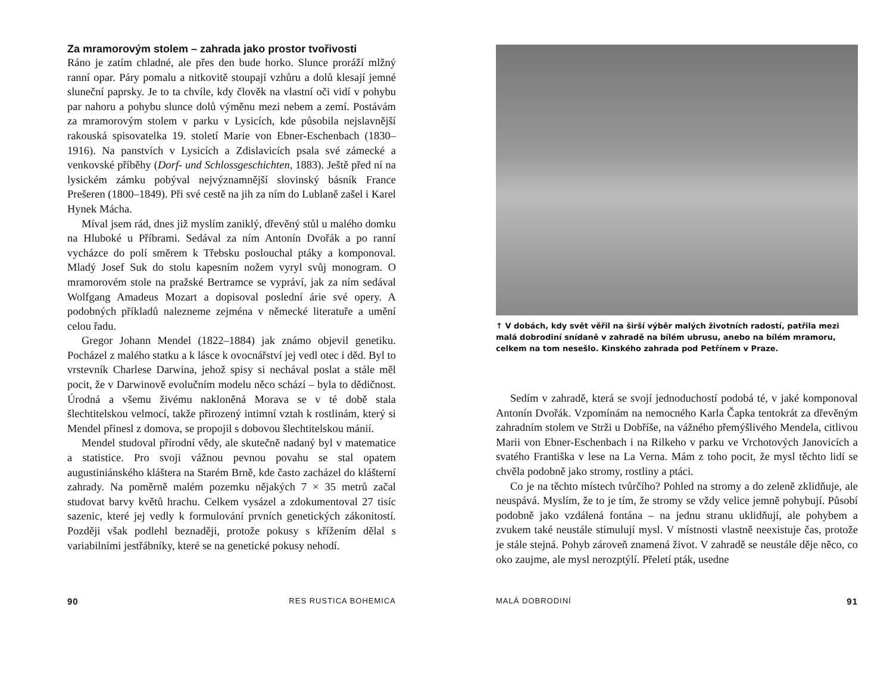Za mramorovým stolem – zahrada jako prostor tvořivosti
Ráno je zatím chladné, ale přes den bude horko. Slunce proráží mlžný ranní opar. Páry pomalu a nitkovitě stoupají vzhůru a dolů klesají jemné sluneční paprsky. Je to ta chvíle, kdy člověk na vlastní oči vidí v pohybu par nahoru a pohybu slunce dolů výměnu mezi nebem a zemí. Postávám za mramorovým stolem v parku v Lysicích, kde působila nejslavnější rakouská spisovatelka 19. století Marie von Ebner-Eschenbach (1830–1916). Na panstvích v Lysicích a Zdislavicích psala své zámecké a venkovské příběhy (Dorf- und Schlossgeschichten, 1883). Ještě před ní na lysickém zámku pobýval nejvýznamnější slovinský básník France Prešeren (1800–1849). Při své cestě na jih za ním do Lublaně zašel i Karel Hynek Mácha.
Míval jsem rád, dnes již myslím zaniklý, dřevěný stůl u malého domku na Hluboké u Příbrami. Sedával za ním Antonín Dvořák a po ranní vycházce do polí směrem k Třebsku poslouchal ptáky a komponoval. Mladý Josef Suk do stolu kapesním nožem vyryl svůj monogram. O mramorovém stole na pražské Bertramce se vypráví, jak za ním sedával Wolfgang Amadeus Mozart a dopisoval poslední árie své opery. A podobných příkladů nalezneme zejména v německé literatuře a umění celou řadu.
Gregor Johann Mendel (1822–1884) jak známo objevil genetiku. Pocházel z malého statku a k lásce k ovocnářství jej vedl otec i děd. Byl to vrstevník Charlese Darwina, jehož spisy si nechával poslat a stále měl pocit, že v Darwinově evolučním modelu něco schází – byla to dědičnost. Úrodná a všemu živému nakloněná Morava se v té době stala šlechtitelskou velmocí, takže přirozený intimní vztah k rostlinám, který si Mendel přinesl z domova, se propojil s dobovou šlechtitelskou mánií.
Mendel studoval přírodní vědy, ale skutečně nadaný byl v matematice a statistice. Pro svoji vážnou pevnou povahu se stal opatem augustiniánského kláštera na Starém Brně, kde často zacházel do klášterní zahrady. Na poměrně malém pozemku nějakých 7 × 35 metrů začal studovat barvy květů hrachu. Celkem vysázel a zdokumentoval 27 tisíc sazenic, které jej vedly k formulování prvních genetických zákonitostí. Později však podlehl beznaději, protože pokusy s křížením dělal s variabilními jestřábníky, které se na genetické pokusy nehodí.
90 RES RUSTICA BOHEMICA
↑ V dobách, kdy svět věřil na širší výběr malých životních radostí, patřila mezi malá dobrodiní snídaně v zahradě na bílém ubrusu, anebo na bílém mramoru, celkem na tom nesešlo. Kinského zahrada pod Petřínem v Praze.
Sedím v zahradě, která se svojí jednoduchostí podobá té, v jaké komponoval Antonín Dvořák. Vzpomínám na nemocného Karla Čapka tentokrát za dřevěným zahradním stolem ve Strži u Dobříše, na vážného přemýšlivého Mendela, citlivou Marii von Ebner-Eschenbach i na Rilkeho v parku ve Vrchotových Janovicích a svatého Františka v lese na La Verna. Mám z toho pocit, že mysl těchto lidí se chvěla podobně jako stromy, rostliny a ptáci.
Co je na těchto místech tvůrčího? Pohled na stromy a do zeleně zklidňuje, ale neuspává. Myslím, že to je tím, že stromy se vždy velice jemně pohybují. Působí podobně jako vzdálená fontána – na jednu stranu uklidňují, ale pohybem a zvukem také neustále stimulují mysl. V místnosti vlastně neexistuje čas, protože je stále stejná. Pohyb zároveň znamená život. V zahradě se neustále děje něco, co oko zaujme, ale mysl nerozptýlí. Přeletí pták, usedne
MALÁ DOBRODINÍ 91